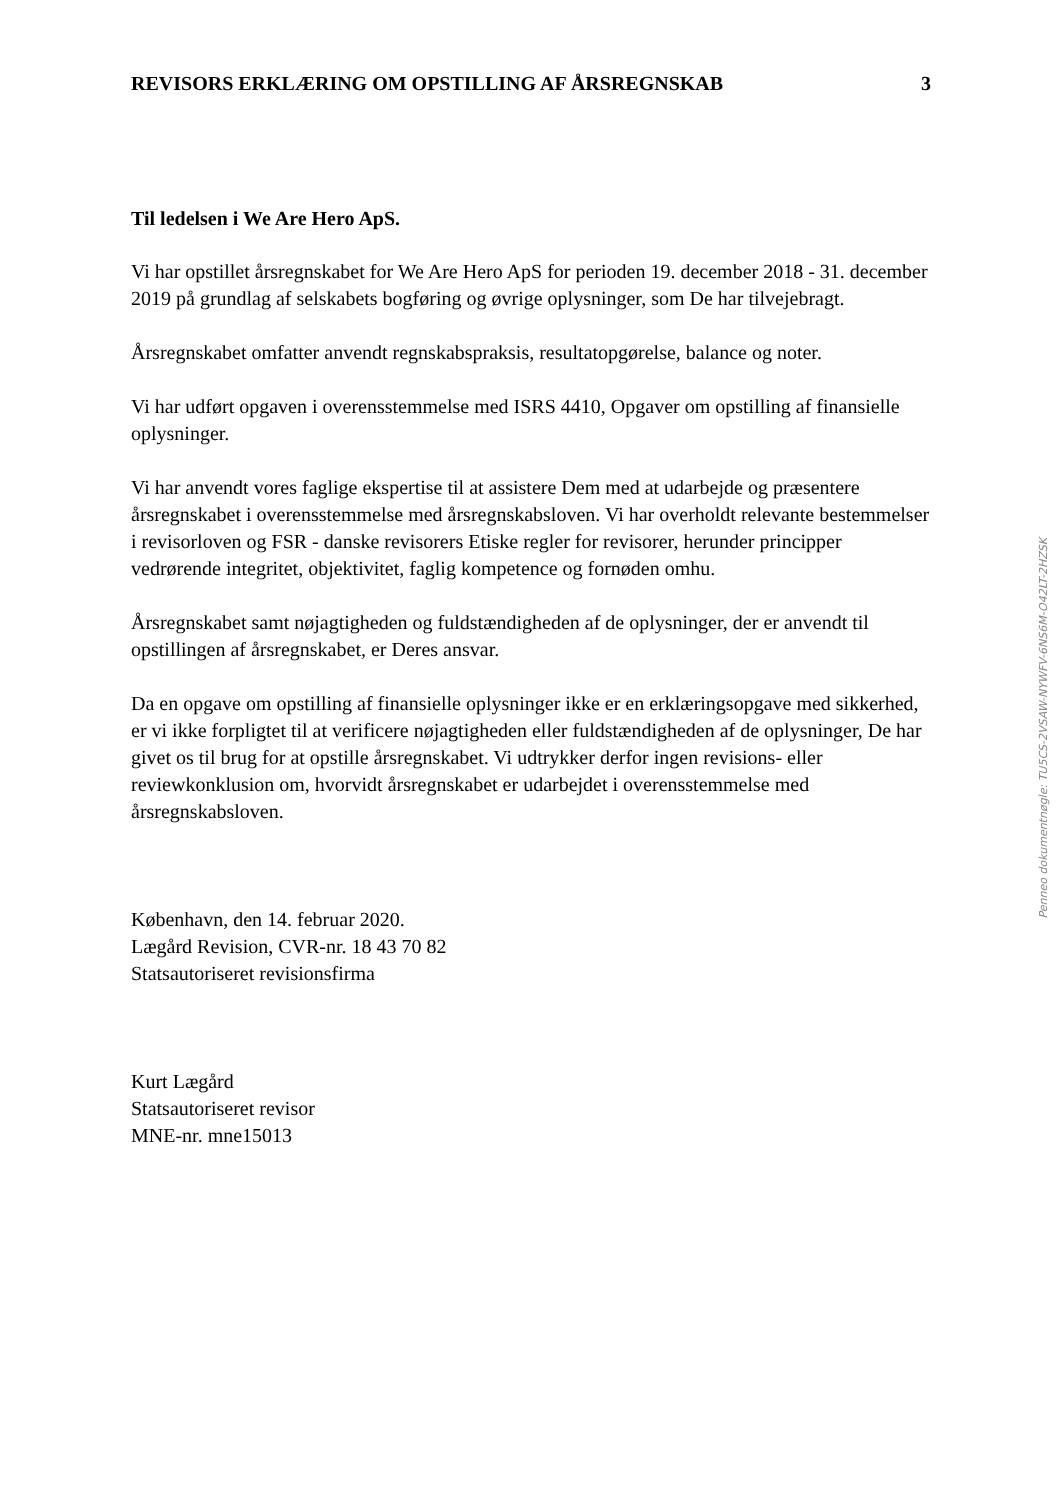REVISORS ERKLÆRING OM OPSTILLING AF ÅRSREGNSKAB 3
Til ledelsen i We Are Hero ApS.
Vi har opstillet årsregnskabet for We Are Hero ApS for perioden 19. december 2018 - 31. december 2019 på grundlag af selskabets bogføring og øvrige oplysninger, som De har tilvejebragt.
Årsregnskabet omfatter anvendt regnskabspraksis, resultatopgørelse, balance og noter.
Vi har udført opgaven i overensstemmelse med ISRS 4410, Opgaver om opstilling af finansielle oplysninger.
Vi har anvendt vores faglige ekspertise til at assistere Dem med at udarbejde og præsentere årsregnskabet i overensstemmelse med årsregnskabsloven. Vi har overholdt relevante bestemmelser i revisorloven og FSR - danske revisorers Etiske regler for revisorer, herunder principper vedrørende integritet, objektivitet, faglig kompetence og fornøden omhu.
Årsregnskabet samt nøjagtigheden og fuldstændigheden af de oplysninger, der er anvendt til opstillingen af årsregnskabet, er Deres ansvar.
Da en opgave om opstilling af finansielle oplysninger ikke er en erklæringsopgave med sikkerhed, er vi ikke forpligtet til at verificere nøjagtigheden eller fuldstændigheden af de oplysninger, De har givet os til brug for at opstille årsregnskabet. Vi udtrykker derfor ingen revisions- eller reviewkonklusion om, hvorvidt årsregnskabet er udarbejdet i overensstemmelse med årsregnskabsloven.
København, den 14. februar 2020.
Lægård Revision, CVR-nr. 18 43 70 82
Statsautoriseret revisionsfirma
Kurt Lægård
Statsautoriseret revisor
MNE-nr. mne15013
Penneo dokumentnøgle: TU5CS-2VSAW-NYWFV-6NS6M-O42LT-2HZSK